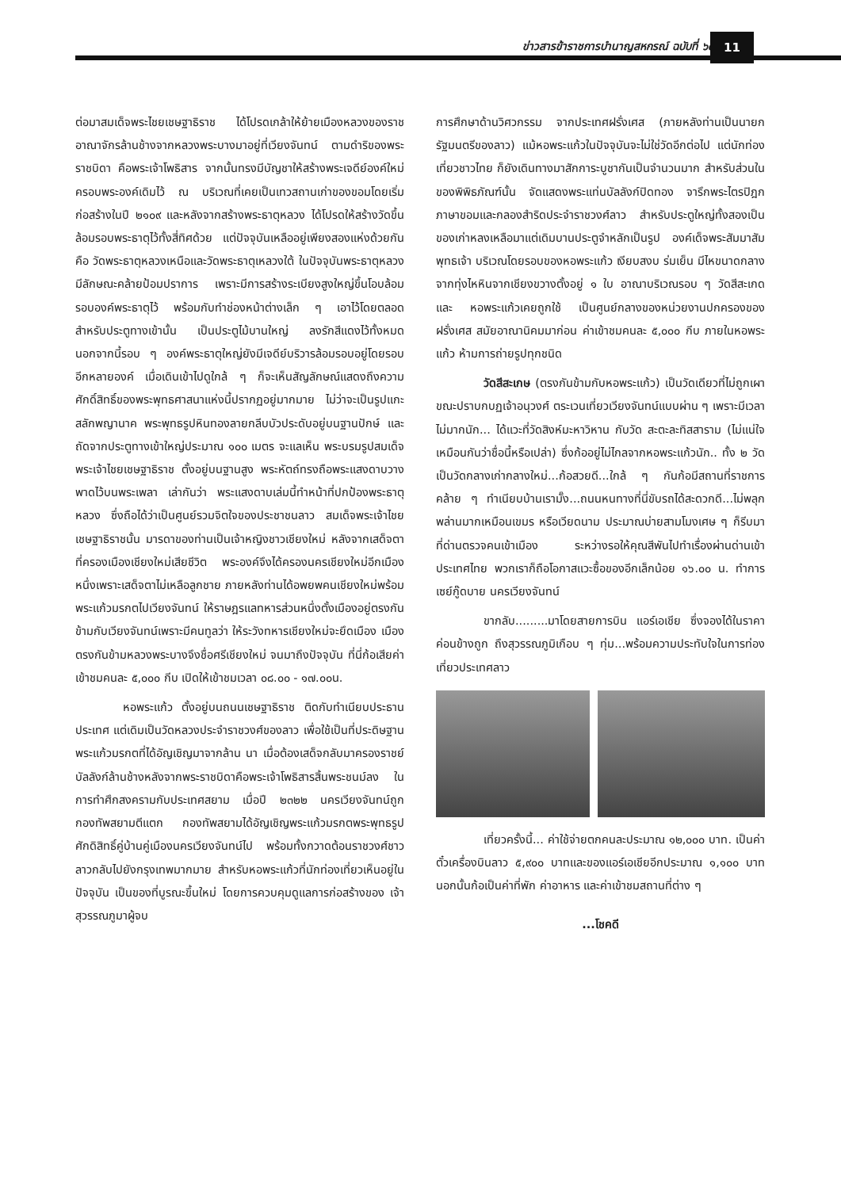ข่าวสารข้าราชการบำนาญสหกรณ์ ฉบับที่ ๖๔
11
ต่อมาสมเด็จพระไชยเชษฐาธิราช ได้โปรดเกล้าให้ย้ายเมืองหลวงของราช อาณาจักรล้านช้างจากหลวงพระบางมาอยู่ที่เวียงจันทน์ ตามดำริของพระราชบิดา คือพระเจ้าโพธิสาร จากนั้นทรงมีบัญชาให้สร้างพระเจดีย์องค์ใหม่ครอบพระองค์เดิมไว้ ณ บริเวณที่เคยเป็นเทวสถานเก่าของขอมโดยเริ่มก่อสร้างในปี ๒๑๐๙ และหลังจากสร้างพระธาตุหลวง ได้โปรดให้สร้างวัดขึ้นล้อมรอบพระธาตุไว้ทั้งสี่ทิศด้วย แต่ปัจจุบันเหลืออยู่เพียงสองแห่งด้วยกันคือ วัดพระธาตุหลวงเหนือและวัดพระธาตุเหลวงใต้ ในปัจจุบันพระธาตุหลวงมีลักษณะคล้ายป้อมปราการ เพราะมีการสร้างระเบียงสูงใหญ่ขึ้นโอบล้อมรอบองค์พระธาตุไว้ พร้อมกับทำช่องหน้าต่างเล็ก ๆ เอาไว้โดยตลอด สำหรับประตูทางเข้านั้น เป็นประตูไม้บานใหญ่ ลงรักสีแดงไว้ทั้งหมด นอกจากนี้รอบ ๆ องค์พระธาตุใหญ่ยังมีเจดีย์บริวารล้อมรอบอยู่โดยรอบอีกหลายองค์ เมื่อเดินเข้าไปดูใกล้ ๆ ก็จะเห็นสัญลักษณ์แสดงถึงความศักดิ์สิทธิ์ของพระพุทธศาสนาแห่งนี้ปรากฏอยู่มากมาย ไม่ว่าจะเป็นรูปแกะสลักพญานาค พระพุทธรูปหินทองลายกลีบบัวประดับอยู่บนฐานปักษ์ และถัดจากประตูทางเข้าใหญ่ประมาณ ๑๐๐ เมตร จะแลเห็น พระบรมรูปสมเด็จพระเจ้าไชยเชษฐาธิราช ตั้งอยู่บนฐานสูง พระหัตถ์ทรงถือพระแสงดาบวางพาดไว้บนพระเพลา เล่ากันว่า พระแสงดาบเล่มนี้ทำหน้าที่ปกป้องพระธาตุหลวง ซึ่งถือได้ว่าเป็นศูนย์รวมจิตใจของประชาชนลาว สมเด็จพระเจ้าไชยเชษฐาธิราชนั้น มารดาของท่านเป็นเจ้าหญิงชาวเชียงใหม่ หลังจากเสด็จตาที่ครองเมืองเชียงใหม่เสียชีวิต พระองค์จึงได้ครองนครเชียงใหม่อีกเมืองหนึ่งเพราะเสด็จตาไม่เหลือลูกชาย ภายหลังท่านได้อพยพคนเชียงใหม่พร้อมพระแก้วมรกตไปเวียงจันทน์ ให้ราษฎรแลทหารส่วนหนึ่งตั้งเมืองอยู่ตรงกันข้ามกับเวียงจันทน์เพราะมีคนทูลว่า ให้ระวังทหารเชียงใหม่จะยึดเมือง เมืองตรงกันข้ามหลวงพระบางจึงชื่อศรีเชียงใหม่ จนมาถึงปัจจุบัน ที่นี่ก้อเสียค่าเข้าชมคนละ ๕,๐๐๐ กีบ เปิดให้เข้าชมเวลา ๐๘.๐๐ - ๑๗.๐๐น.
หอพระแก้ว ตั้งอยู่บนถนนเชษฐาธิราช ติดกับทำเนียบประธานประเทศ แต่เดิมเป็นวัดหลวงประจำราชวงศ์ของลาว เพื่อใช้เป็นที่ประดิษฐานพระแก้วมรกตที่ได้อัญเชิญมาจากล้าน นา เมื่อต้องเสด็จกลับมาครองราชย์บัลลังก์ล้านช้างหลังจากพระราชบิดาคือพระเจ้าโพธิสารสิ้นพระชนม์ลง ในการทำศึกสงครามกับประเทศสยาม เมื่อปี ๒๓๒๒ นครเวียงจันทน์ถูกกองทัพสยามตีแตก กองทัพสยามได้อัญเชิญพระแก้วมรกตพระพุทธรูปศักดิสิทธิ์คู่บ้านคู่เมืองนครเวียงจันทน์ไป พร้อมทั้งกวาดต้อนราชวงศ์ชาวลาวกลับไปยังกรุงเทพมากมาย สำหรับหอพระแก้วที่นักท่องเที่ยวเห็นอยู่ในปัจจุบัน เป็นของที่บูรณะขึ้นใหม่ โดยการควบคุมดูแลการก่อสร้างของ เจ้าสุวรรณภูมาผู้จบ
การศึกษาด้านวิศวกรรม จากประเทศฝรั่งเศส (ภายหลังท่านเป็นนายกรัฐมนตรีของลาว) แม้หอพระแก้วในปัจจุบันจะไม่ใช่วัดอีกต่อไป แต่นักท่องเที่ยวชาวไทย ก็ยังเดินทางมาสักการะบูชากันเป็นจำนวนมาก สำหรับส่วนในของพิพิธภัณฑ์นั้น จัดแสดงพระแท่นบัลลังก์ปิดทอง จารึกพระไตรปิฎกภาษาขอมและกลองสำริดประจำราชวงศ์ลาว สำหรับประตูใหญ่ทั้งสองเป็นของเก่าหลงเหลือมาแต่เดิมบานประตูจำหลักเป็นรูป องค์เด็จพระสัมมาสัมพุทธเจ้า บริเวณโดยรอบของหอพระแก้ว เงียบสงบ ร่มเย็น มีไหขนาดกลางจากทุ่งไหหินจากเชียงขวางตั้งอยู่ ๑ ใบ อาณาบริเวณรอบ ๆ วัดสีสะเกดและ หอพระแก้วเคยถูกใช้ เป็นศูนย์กลางของหน่วยงานปกครองของฝรั่งเศส สมัยอาณานิคมมาก่อน ค่าเข้าชมคนละ ๕,๐๐๐ กีบ ภายในหอพระแก้ว ห้ามการถ่ายรูปทุกชนิด
วัดสีสะเกษ (ตรงกันข้ามกับหอพระแก้ว) เป็นวัดเดียวที่ไม่ถูกเผาขณะปราบกบฏเจ้าอนุวงศ์ ตระเวนเที่ยวเวียงจันทน์แบบผ่าน ๆ เพราะมีเวลาไม่มากนัก... ได้แวะที่วัดสิงห์มะหาวิหาน กับวัด สะตะละทิสสาราม (ไม่แน่ใจเหมือนกันว่าชื่อนี้หรือเปล่า) ซึ่งก้ออยู่ไม่ไกลจากหอพระแก้วนัก.. ทั้ง ๒ วัดเป็นวัดกลางเก่ากลางใหม่...ก้อสวยดี...ใกล้ ๆ กันก้อมีสถานที่ราชการคล้าย ๆ ทำเนียบบ้านเรามั๊ง...ถนนหนทางที่นี่ขับรถได้สะดวกดี...ไม่พลุก พล่านมากเหมือนเขมร หรือเวียดนาม ประมาณบ่ายสามโมงเศษ ๆ ก็รีบมาที่ด่านตรวจคนเข้าเมือง ระหว่างรอให้คุณสีพันไปทำเรื่องผ่านด่านเข้าประเทศไทย พวกเราก็ถือโอกาสแวะซื้อของอีกเล็กน้อย ๑๖.๐๐ น. ทำการเซย์กู๊ดบาย นครเวียงจันทน์
ขากลับ.........มาโดยสายการบิน แอร์เอเชีย ซึ่งจองได้ในราคาค่อนข้างถูก ถึงสุวรรณภูมิเกือบ ๆ ทุ่ม...พร้อมความประทับใจในการท่องเที่ยวประเทศลาว
เที่ยวครั้งนี้... ค่าใช้จ่ายตกคนละประมาณ ๑๒,๐๐๐ บาท. เป็นค่าตั๋วเครื่องบินลาว ๕,๙๐๐ บาทและของแอร์เอเชียอีกประมาณ ๑,๑๐๐ บาท นอกนั้นก้อเป็นค่าที่พัก ค่าอาหาร และค่าเข้าชมสถานที่ต่าง ๆ
...โชคดี